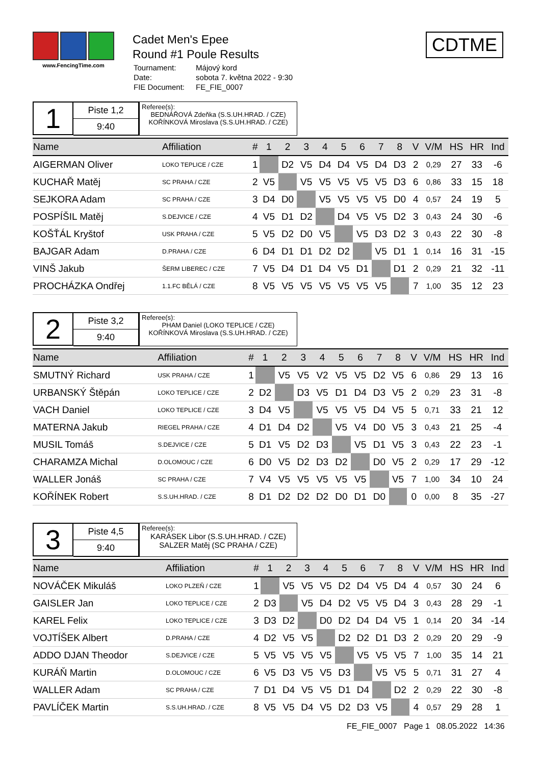www.FencingTime.com
Cadet Men's Epee
Round #1 Poule Results
| Tournament: | Májový kord |
| Date: | sobota 7. května 2022 - 9:30 |
| FIE Document: | FE_FIE_0007 |
CDTME
1
Piste 1,2
9:40
Referee(s):
BEDNÁŘOVÁ Zdeňka (S.S.UH.HRAD. / CZE)
KOŘÍNKOVÁ Miroslava (S.S.UH.HRAD. / CZE)
| Name | Affiliation | # | 1 | 2 | 3 | 4 | 5 | 6 | 7 | 8 | | V | V/M | HS | HR | Ind |
| --- | --- | --- | --- | --- | --- | --- | --- | --- | --- | --- | --- | --- | --- | --- | --- | --- |
| AIGERMAN Oliver | LOKO TEPLICE / CZE | 1 | | D2 | V5 | D4 | D4 | V5 | D4 | D3 | | 2 | 0,29 | 27 | 33 | -6 |
| KUCHAŘ Matěj | SC PRAHA / CZE | 2 | V5 | | V5 | V5 | V5 | V5 | V5 | D3 | | 6 | 0,86 | 33 | 15 | 18 |
| SEJKORA Adam | SC PRAHA / CZE | 3 | D4 | D0 | | V5 | V5 | V5 | V5 | D0 | | 4 | 0,57 | 24 | 19 | 5 |
| POSPÍŠIL Matěj | S.DEJVICE / CZE | 4 | V5 | D1 | D2 | | D4 | V5 | V5 | D2 | | 3 | 0,43 | 24 | 30 | -6 |
| KOŠŤÁL Kryštof | USK PRAHA / CZE | 5 | V5 | D2 | D0 | V5 | | V5 | D3 | D2 | | 3 | 0,43 | 22 | 30 | -8 |
| BAJGAR Adam | D.PRAHA / CZE | 6 | D4 | D1 | D1 | D2 | D2 | | V5 | D1 | | 1 | 0,14 | 16 | 31 | -15 |
| VINŠ Jakub | ŠERM LIBEREC / CZE | 7 | V5 | D4 | D1 | D4 | V5 | D1 | | D1 | | 2 | 0,29 | 21 | 32 | -11 |
| PROCHÁZKA Ondřej | 1.1.FC BĚLÁ / CZE | 8 | V5 | V5 | V5 | V5 | V5 | V5 | V5 | | | 7 | 1,00 | 35 | 12 | 23 |
2
Piste 3,2
9:40
Referee(s):
PHAM Daniel (LOKO TEPLICE / CZE)
KOŘÍNKOVÁ Miroslava (S.S.UH.HRAD. / CZE)
| Name | Affiliation | # | 1 | 2 | 3 | 4 | 5 | 6 | 7 | 8 | | V | V/M | HS | HR | Ind |
| --- | --- | --- | --- | --- | --- | --- | --- | --- | --- | --- | --- | --- | --- | --- | --- | --- |
| SMUTNÝ Richard | USK PRAHA / CZE | 1 | | V5 | V5 | V2 | V5 | V5 | D2 | V5 | | 6 | 0,86 | 29 | 13 | 16 |
| URBANSKÝ Štěpán | LOKO TEPLICE / CZE | 2 | D2 | | D3 | V5 | D1 | D4 | D3 | V5 | | 2 | 0,29 | 23 | 31 | -8 |
| VACH Daniel | LOKO TEPLICE / CZE | 3 | D4 | V5 | | V5 | V5 | V5 | D4 | V5 | | 5 | 0,71 | 33 | 21 | 12 |
| MATERNA Jakub | RIEGEL PRAHA / CZE | 4 | D1 | D4 | D2 | | V5 | V4 | D0 | V5 | | 3 | 0,43 | 21 | 25 | -4 |
| MUSIL Tomáš | S.DEJVICE / CZE | 5 | D1 | V5 | D2 | D3 | | V5 | D1 | V5 | | 3 | 0,43 | 22 | 23 | -1 |
| CHARAMZA Michal | D.OLOMOUC / CZE | 6 | D0 | V5 | D2 | D3 | D2 | | D0 | V5 | | 2 | 0,29 | 17 | 29 | -12 |
| WALLER Jonáš | SC PRAHA / CZE | 7 | V4 | V5 | V5 | V5 | V5 | V5 | | V5 | | 7 | 1,00 | 34 | 10 | 24 |
| KOŘÍNEK Robert | S.S.UH.HRAD. / CZE | 8 | D1 | D2 | D2 | D2 | D0 | D1 | D0 | | | 0 | 0,00 | 8 | 35 | -27 |
3
Piste 4,5
9:40
Referee(s):
KARÁSEK Libor (S.S.UH.HRAD. / CZE)
SALZER Matěj (SC PRAHA / CZE)
| Name | Affiliation | # | 1 | 2 | 3 | 4 | 5 | 6 | 7 | 8 | | V | V/M | HS | HR | Ind |
| --- | --- | --- | --- | --- | --- | --- | --- | --- | --- | --- | --- | --- | --- | --- | --- | --- |
| NOVÁČEK Mikuláš | LOKO PLZEŇ / CZE | 1 | | V5 | V5 | V5 | D2 | D4 | V5 | D4 | | 4 | 0,57 | 30 | 24 | 6 |
| GAISLER Jan | LOKO TEPLICE / CZE | 2 | D3 | | V5 | D4 | D2 | V5 | V5 | D4 | | 3 | 0,43 | 28 | 29 | -1 |
| KAREL Felix | LOKO TEPLICE / CZE | 3 | D3 | D2 | | D0 | D2 | D4 | D4 | V5 | | 1 | 0,14 | 20 | 34 | -14 |
| VOJTÍŠEK Albert | D.PRAHA / CZE | 4 | D2 | V5 | V5 | | D2 | D2 | D1 | D3 | | 2 | 0,29 | 20 | 29 | -9 |
| ADDO DJAN Theodor | S.DEJVICE / CZE | 5 | V5 | V5 | V5 | V5 | | V5 | V5 | V5 | | 7 | 1,00 | 35 | 14 | 21 |
| KURÁŇ Martin | D.OLOMOUC / CZE | 6 | V5 | D3 | V5 | V5 | D3 | | V5 | V5 | | 5 | 0,71 | 31 | 27 | 4 |
| WALLER Adam | SC PRAHA / CZE | 7 | D1 | D4 | V5 | V5 | D1 | D4 | | D2 | | 2 | 0,29 | 22 | 30 | -8 |
| PAVLÍČEK Martin | S.S.UH.HRAD. / CZE | 8 | V5 | V5 | D4 | V5 | D2 | D3 | V5 | | | 4 | 0,57 | 29 | 28 | 1 |
FE_FIE_0007 Page 1 08.05.2022 14:36